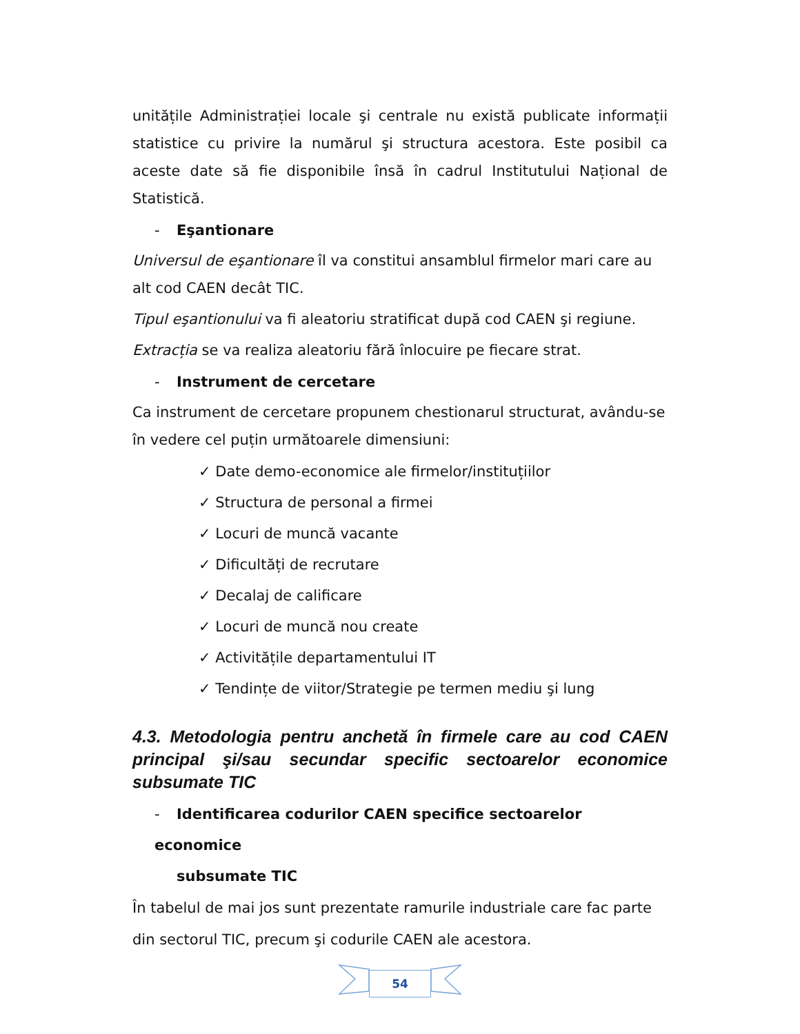unitățile Administrației locale şi centrale nu există publicate informații statistice cu privire la numărul şi structura acestora. Este posibil ca aceste date să fie disponibile însă în cadrul Institutului Național de Statistică.
- Eşantionare
Universul de eşantionare îl va constitui ansamblul firmelor mari care au alt cod CAEN decât TIC.
Tipul eşantionului va fi aleatoriu stratificat după cod CAEN şi regiune.
Extracția se va realiza aleatoriu fără înlocuire pe fiecare strat.
- Instrument de cercetare
Ca instrument de cercetare propunem chestionarul structurat, avându-se în vedere cel puțin următoarele dimensiuni:
✓ Date demo-economice ale firmelor/instituțiilor
✓ Structura de personal a firmei
✓ Locuri de muncă vacante
✓ Dificultăți de recrutare
✓ Decalaj de calificare
✓ Locuri de muncă nou create
✓ Activitățile departamentului IT
✓ Tendințe de viitor/Strategie pe termen mediu şi lung
4.3. Metodologia pentru anchetă în firmele care au cod CAEN principal şi/sau secundar specific sectoarelor economice subsumate TIC
- Identificarea codurilor CAEN specifice sectoarelor economice
subsumate TIC
În tabelul de mai jos sunt prezentate ramurile industriale care fac parte din sectorul TIC, precum şi codurile CAEN ale acestora.
54